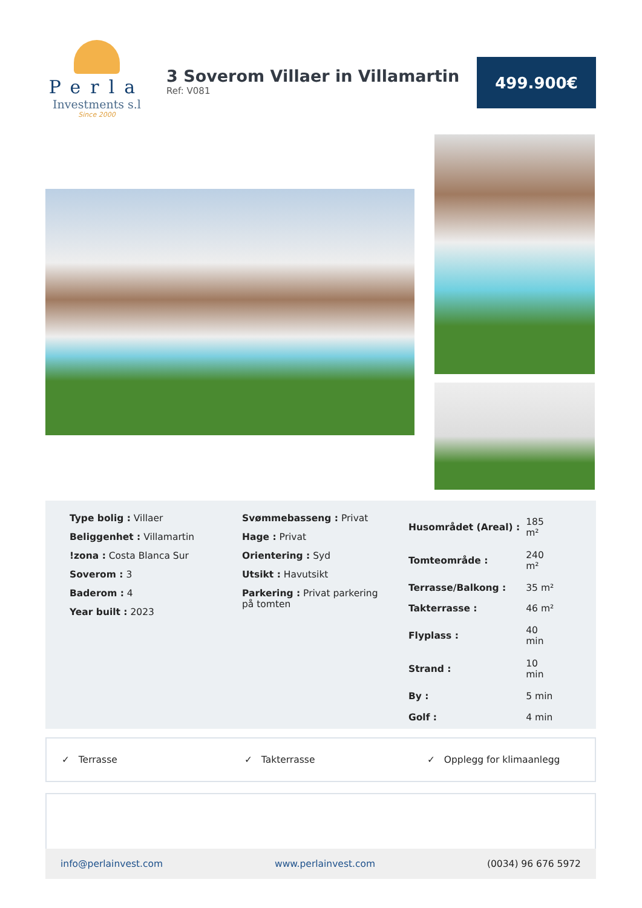Perla
Investments s.l
Since 2000
3 Soverom Villaer in Villamartin
Ref: V081
499.900€
Type bolig : Villaer
Beliggenhet : Villamartin
!zona : Costa Blanca Sur
Soverom : 3
Baderom : 4
Year built : 2023
Svømmebasseng : Privat
Hage : Privat
Orientering : Syd
Utsikt : Havutsikt
Parkering : Privat parkering på tomten
| Husområdet (Areal) : | 185 m² |
| Tomteområde : | 240 m² |
| Terrasse/Balkong : | 35 m² |
| Takterrasse : | 46 m² |
| Flyplass : | 40 min |
| Strand : | 10 min |
| By : | 5 min |
| Golf : | 4 min |
✓ Terrasse ✓ Takterrasse ✓ Opplegg for klimaanlegg
info@perlainvest.com www.perlainvest.com (0034) 96 676 5972